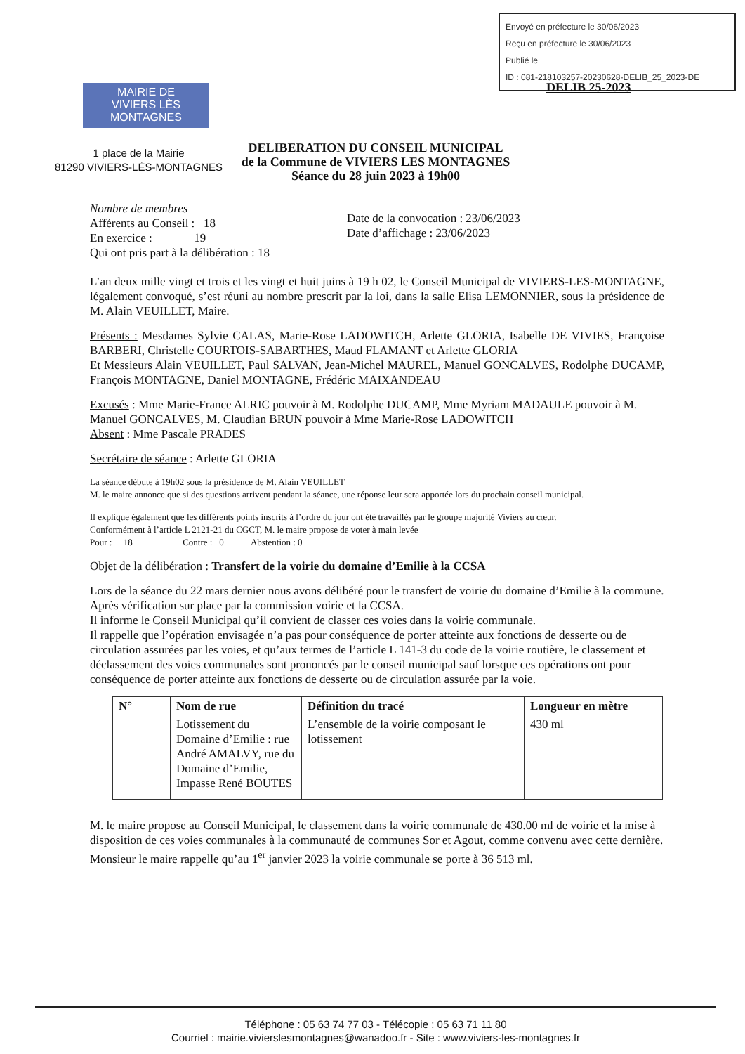Envoyé en préfecture le 30/06/2023
Reçu en préfecture le 30/06/2023
Publié le
ID : 081-218103257-20230628-DELIB_25_2023-DE
DELIB 25-2023
MAIRIE DE
VIVIERS LÈS MONTAGNES
1 place de la Mairie
81290 VIVIERS-LÈS-MONTAGNES
DELIBERATION DU CONSEIL MUNICIPAL
de la Commune de VIVIERS LES MONTAGNES
Séance du 28 juin 2023 à 19h00
Nombre de membres
Afférents au Conseil : 18
En exercice : 19
Qui ont pris part à la délibération : 18
Date de la convocation : 23/06/2023
Date d’affichage : 23/06/2023
L’an deux mille vingt et trois et les vingt et huit juins à 19 h 02, le Conseil Municipal de VIVIERS-LES-MONTAGNE, légalement convoqué, s’est réuni au nombre prescrit par la loi, dans la salle Elisa LEMONNIER, sous la présidence de M. Alain VEUILLET, Maire.
Présents : Mesdames Sylvie CALAS, Marie-Rose LADOWITCH, Arlette GLORIA, Isabelle DE VIVIES, Françoise BARBERI, Christelle COURTOIS-SABARTHES, Maud FLAMANT et Arlette GLORIA
Et Messieurs Alain VEUILLET, Paul SALVAN, Jean-Michel MAUREL, Manuel GONCALVES, Rodolphe DUCAMP, François MONTAGNE, Daniel MONTAGNE, Frédéric MAIXANDEAU
Excusés : Mme Marie-France ALRIC pouvoir à M. Rodolphe DUCAMP, Mme Myriam MADAULE pouvoir à M. Manuel GONCALVES, M. Claudian BRUN pouvoir à Mme Marie-Rose LADOWITCH
Absent : Mme Pascale PRADES
Secrétaire de séance : Arlette GLORIA
La séance débute à 19h02 sous la présidence de M. Alain VEUILLET
M. le maire annonce que si des questions arrivent pendant la séance, une réponse leur sera apportée lors du prochain conseil municipal.
Il explique également que les différents points inscrits à l’ordre du jour ont été travaillés par le groupe majorité Viviers au cœur.
Conformément à l’article L 2121-21 du CGCT, M. le maire propose de voter à main levée
Pour : 18 Contre : 0 Abstention : 0
Objet de la délibération : Transfert de la voirie du domaine d’Emilie à la CCSA
Lors de la séance du 22 mars dernier nous avons délibéré pour le transfert de voirie du domaine d’Emilie à la commune.
Après vérification sur place par la commission voirie et la CCSA.
Il informe le Conseil Municipal qu’il convient de classer ces voies dans la voirie communale.
Il rappelle que l’opération envisagée n’a pas pour conséquence de porter atteinte aux fonctions de desserte ou de circulation assurées par les voies, et qu’aux termes de l’article L 141-3 du code de la voirie routière, le classement et déclassement des voies communales sont prononcés par le conseil municipal sauf lorsque ces opérations ont pour conséquence de porter atteinte aux fonctions de desserte ou de circulation assurée par la voie.
| N° | Nom de rue | Définition du tracé | Longueur en mètre |
| --- | --- | --- | --- |
| | Lotissement du Domaine d’Emilie : rue André AMALVY, rue du Domaine d’Emilie, Impasse René BOUTES | L’ensemble de la voirie composant le lotissement | 430 ml |
M. le maire propose au Conseil Municipal, le classement dans la voirie communale de 430.00 ml de voirie et la mise à disposition de ces voies communales à la communauté de communes Sor et Agout, comme convenu avec cette dernière.
Monsieur le maire rappelle qu’au 1<sup>er</sup> janvier 2023 la voirie communale se porte à 36 513 ml.
Téléphone : 05 63 74 77 03 - Télécopie : 05 63 71 11 80
Courriel : mairie.vivierslesmontagnes@wanadoo.fr - Site : www.viviers-les-montagnes.fr